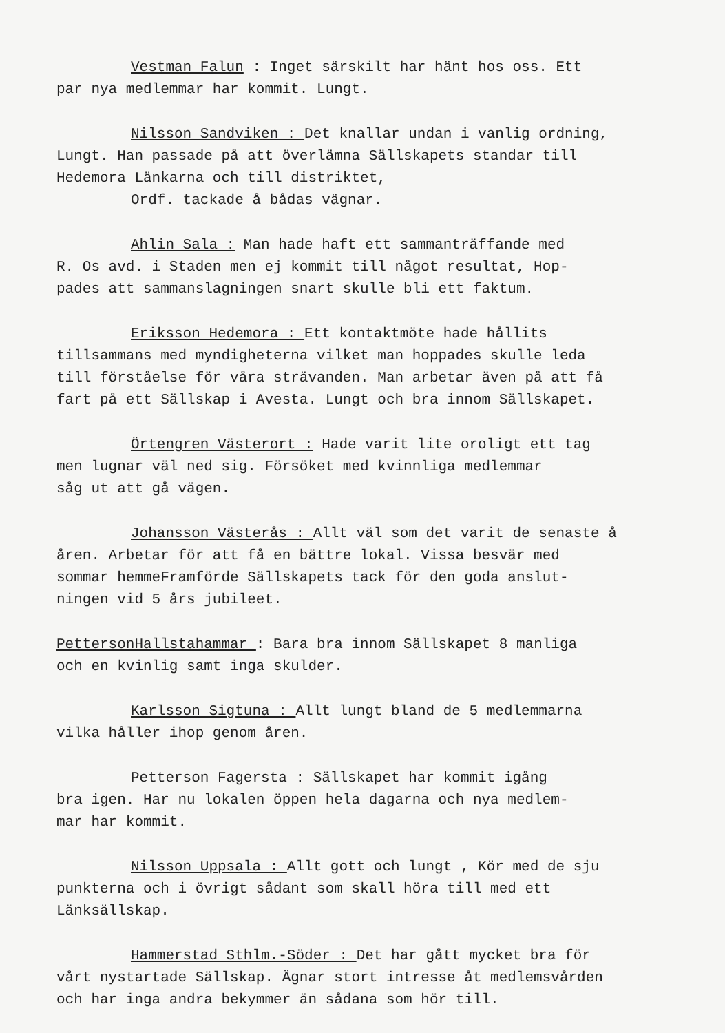Vestman Falun : Inget särskilt har hänt hos oss. Ett
par nya medlemmar har kommit. Lungt.
Nilsson Sandviken : Det knallar undan i vanlig ordning,
Lungt. Han passade på att överlämna Sällskapets standar till
Hedemora Länkarna och till distriktet,
Ordf. tackade å bådas vägnar.
Ahlin Sala : Man hade haft ett sammanträffande med
R. Os avd. i Staden men ej kommit till något resultat, Hop-
pades att sammanslagningen snart skulle bli ett faktum.
Eriksson Hedemora : Ett kontaktmöte hade hållits
tillsammans med myndigheterna vilket man hoppades skulle leda
till förståelse för våra strävanden. Man arbetar även på att få
fart på ett Sällskap i Avesta. Lungt och bra innom Sällskapet.
Örtengren Västerort : Hade varit lite oroligt ett tag
men lugnar väl ned sig. Försöket med kvinnliga medlemmar
såg ut att gå vägen.
Johansson Västerås : Allt väl som det varit de senaste å
åren. Arbetar för att få en bättre lokal. Vissa besvär med
sommar hemmeFramförde Sällskapets tack för den goda anslut-
ningen vid 5 års jubileet.
PettersonHallstahammar : Bara bra innom Sällskapet 8 manliga
och en kvinlig samt inga skulder.
Karlsson Sigtuna : Allt lungt bland de 5 medlemmarna
vilka håller ihop genom åren.
Petterson Fagersta : Sällskapet har kommit igång
bra igen. Har nu lokalen öppen hela dagarna och nya medlem-
mar har kommit.
Nilsson Uppsala : Allt gott och lungt , Kör med de sju
punkterna och i övrigt sådant som skall höra till med ett
Länksällskap.
Hammerstad Sthlm.-Söder : Det har gått mycket bra för
vårt nystartade Sällskap. Ägnar stort intresse åt medlemsvården
och har inga andra bekymmer än sådana som hör till.